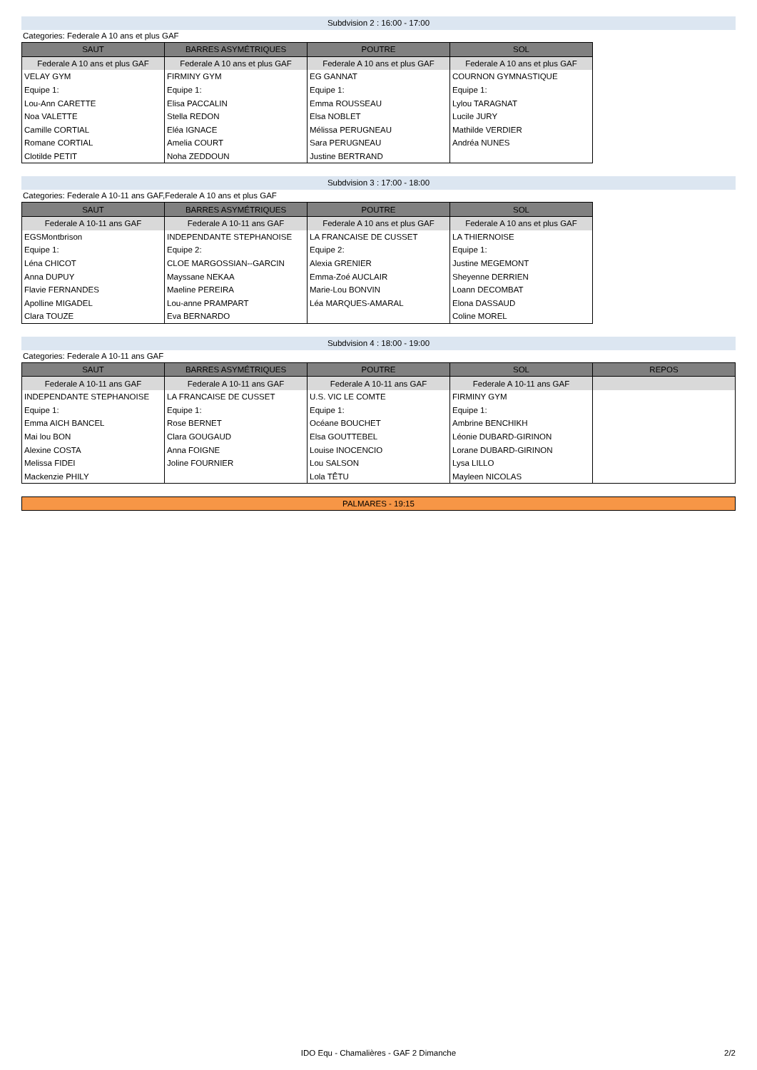Subdvision 2 : 16:00 - 17:00
Categories: Federale A 10 ans et plus GAF
| SAUT | BARRES ASYMÉTRIQUES | POUTRE | SOL |
| --- | --- | --- | --- |
| Federale A 10 ans et plus GAF | Federale A 10 ans et plus GAF | Federale A 10 ans et plus GAF | Federale A 10 ans et plus GAF |
| VELAY GYM | FIRMINY GYM | EG GANNAT | COURNON GYMNASTIQUE |
| Equipe 1: | Equipe 1: | Equipe 1: | Equipe 1: |
| Lou-Ann CARETTE | Elisa PACCALIN | Emma ROUSSEAU | Lylou TARAGNAT |
| Noa VALETTE | Stella REDON | Elsa NOBLET | Lucile JURY |
| Camille CORTIAL | Eléa IGNACE | Mélissa PERUGNEAU | Mathilde VERDIER |
| Romane CORTIAL | Amelia COURT | Sara PERUGNEAU | Andréa NUNES |
| Clotilde PETIT | Noha ZEDDOUN | Justine BERTRAND | |
Subdvision 3 : 17:00 - 18:00
Categories: Federale A 10-11 ans GAF,Federale A 10 ans et plus GAF
| SAUT | BARRES ASYMÉTRIQUES | POUTRE | SOL |
| --- | --- | --- | --- |
| Federale A 10-11 ans GAF | Federale A 10-11 ans GAF | Federale A 10 ans et plus GAF | Federale A 10 ans et plus GAF |
| EGSMontbrison | INDEPENDANTE STEPHANOISE | LA FRANCAISE DE CUSSET | LA THIERNOISE |
| Equipe 1: | Equipe 2: | Equipe 2: | Equipe 1: |
| Léna CHICOT | CLOE MARGOSSIAN--GARCIN | Alexia GRENIER | Justine MEGEMONT |
| Anna DUPUY | Mayssane NEKAA | Emma-Zoé AUCLAIR | Sheyenne DERRIEN |
| Flavie FERNANDES | Maeline PEREIRA | Marie-Lou BONVIN | Loann DECOMBAT |
| Apolline MIGADEL | Lou-anne PRAMPART | Léa MARQUES-AMARAL | Elona DASSAUD |
| Clara TOUZE | Eva BERNARDO | | Coline MOREL |
Subdvision 4 : 18:00 - 19:00
Categories: Federale A 10-11 ans GAF
| SAUT | BARRES ASYMÉTRIQUES | POUTRE | SOL | REPOS |
| --- | --- | --- | --- | --- |
| Federale A 10-11 ans GAF | Federale A 10-11 ans GAF | Federale A 10-11 ans GAF | Federale A 10-11 ans GAF | |
| INDEPENDANTE STEPHANOISE | LA FRANCAISE DE CUSSET | U.S. VIC LE COMTE | FIRMINY GYM | |
| Equipe 1: | Equipe 1: | Equipe 1: | Equipe 1: | |
| Emma AICH BANCEL | Rose BERNET | Océane BOUCHET | Ambrine BENCHIKH | |
| Mai lou BON | Clara GOUGAUD | Elsa GOUTTEBEL | Léonie DUBARD-GIRINON | |
| Alexine COSTA | Anna FOIGNE | Louise INOCENCIO | Lorane DUBARD-GIRINON | |
| Melissa FIDEI | Joline FOURNIER | Lou SALSON | Lysa LILLO | |
| Mackenzie PHILY | | Lola TÊTU | Mayleen NICOLAS | |
PALMARES - 19:15
IDO Equ - Chamalières - GAF 2 Dimanche 2/2